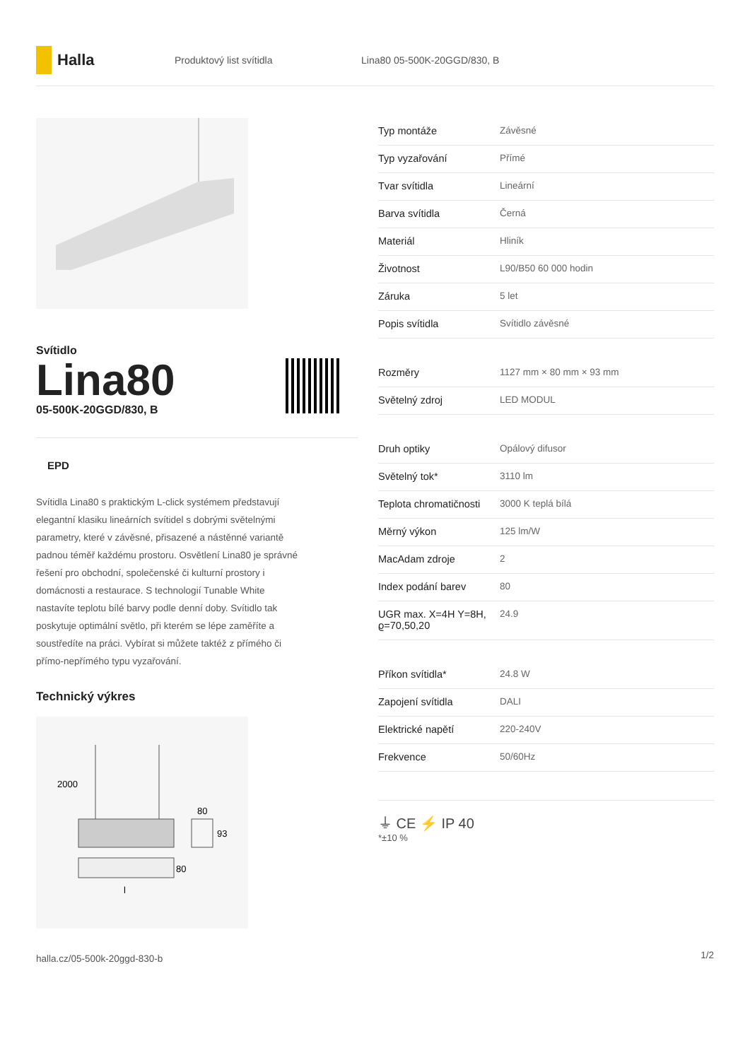Halla
Produktový list svítidla Lina80 05-500K-20GGD/830, B
Svítidlo
Lina80
05-500K-20GGD/830, B
EPD
Svítidla Lina80 s praktickým L-click systémem představují elegantní klasiku lineárních svítidel s dobrými světelnými parametry, které v závěsné, přisazené a nástěnné variantě padnou téměř každému prostoru. Osvětlení Lina80 je správné řešení pro obchodní, společenské či kulturní prostory i domácnosti a restaurace. S technologií Tunable White nastavíte teplotu bílé barvy podle denní doby. Svítidlo tak poskytuje optimální světlo, při kterém se lépe zaměříte a soustředíte na práci. Vybírat si můžete taktéž z přímého či přímo-nepřímého typu vyzařování.
Technický výkres
2000
80
93
80
l
| Typ montáže | Závěsné |
| Typ vyzařování | Přímé |
| Tvar svítidla | Lineární |
| Barva svítidla | Černá |
| Materiál | Hliník |
| Životnost | L90/B50 60 000 hodin |
| Záruka | 5 let |
| Popis svítidla | Svítidlo závěsné |
| Rozměry | 1127 mm × 80 mm × 93 mm |
| Světelný zdroj | LED MODUL |
| Druh optiky | Opálový difusor |
| Světelný tok* | 3110 lm |
| Teplota chromatičnosti | 3000 K teplá bílá |
| Měrný výkon | 125 lm/W |
| MacAdam zdroje | 2 |
| Index podání barev | 80 |
| UGR max. X=4H Y=8H, ϱ=70,50,20 | 24.9 |
| Příkon svítidla* | 24.8 W |
| Zapojení svítidla | DALI |
| Elektrické napětí | 220-240V |
| Frekvence | 50/60Hz |
⏚ CE ⚡ IP 40
*±10 %
halla.cz/05-500k-20ggd-830-b
1/2